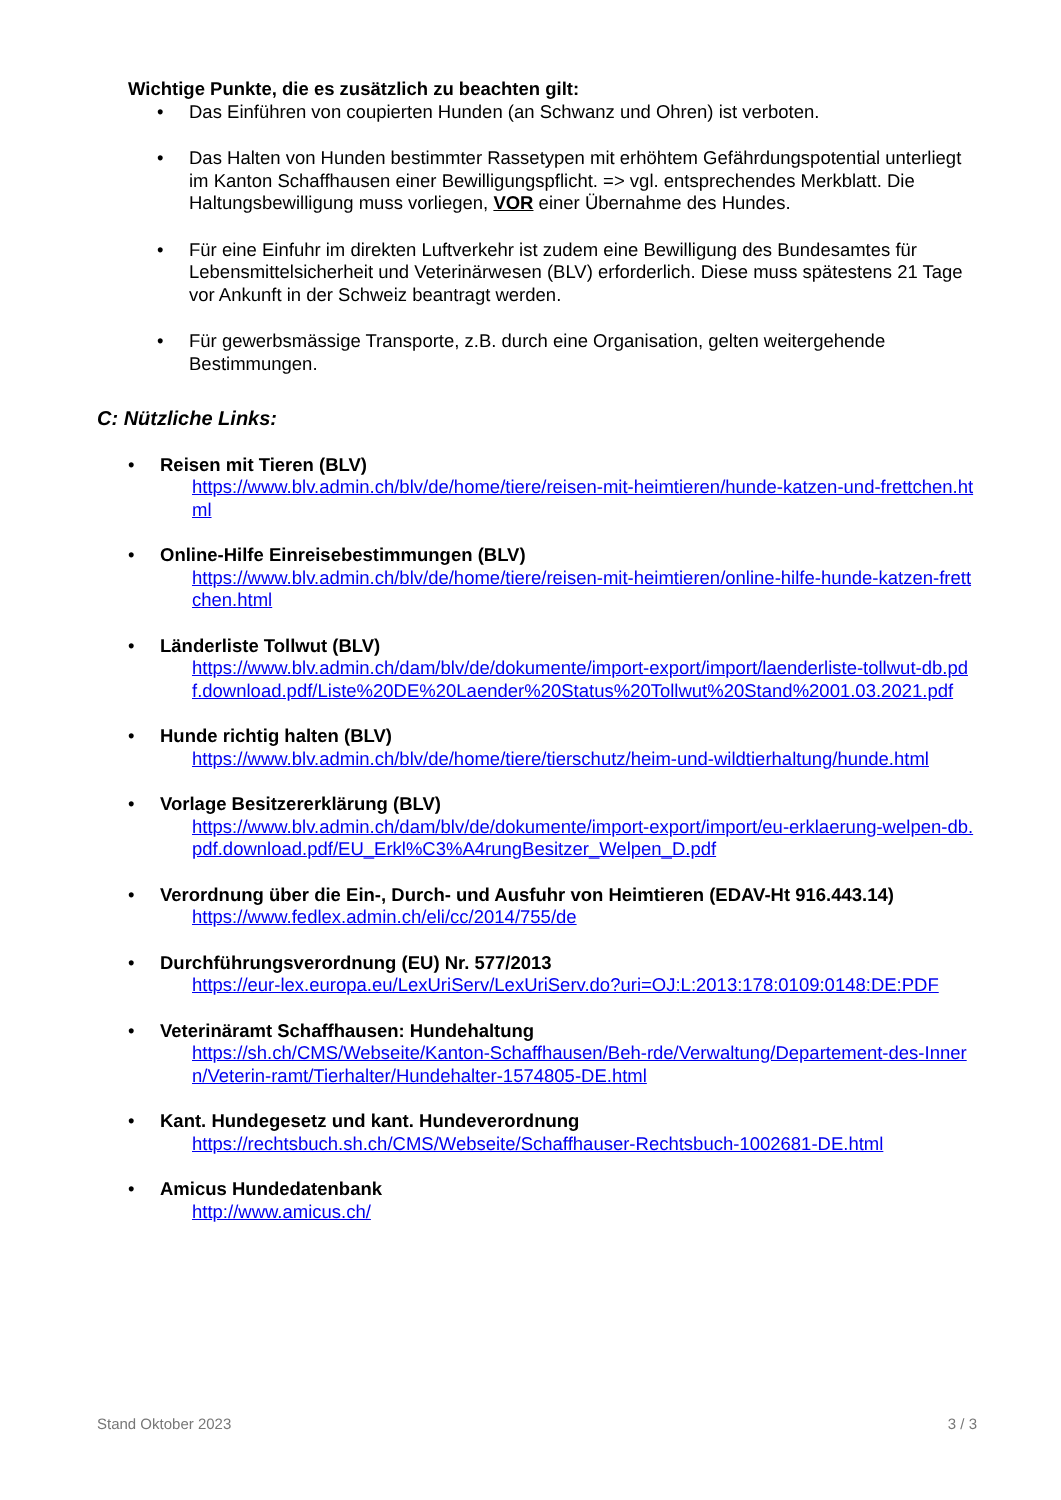Wichtige Punkte, die es zusätzlich zu beachten gilt:
• Das Einführen von coupierten Hunden (an Schwanz und Ohren) ist verboten.
• Das Halten von Hunden bestimmter Rassetypen mit erhöhtem Gefährdungspotential un­terliegt im Kanton Schaffhausen einer Bewilligungspflicht. => vgl. entsprechendes Merk­blatt. Die Haltungsbewilligung muss vorliegen, VOR einer Übernahme des Hundes.
• Für eine Einfuhr im direkten Luftverkehr ist zudem eine Bewilligung des Bundesamtes für Lebensmittelsicherheit und Veterinärwesen (BLV) erforderlich. Diese muss spätestens 21 Tage vor Ankunft in der Schweiz beantragt werden.
• Für gewerbsmässige Transporte, z.B. durch eine Organisation, gelten weitergehende Bestimmungen.
C: Nützliche Links:
• Reisen mit Tieren (BLV)
https://www.blv.admin.ch/blv/de/home/tiere/reisen-mit-heimtieren/hunde-katzen-und-frett­chen.html
• Online-Hilfe Einreisebestimmungen (BLV)
https://www.blv.admin.ch/blv/de/home/tiere/reisen-mit-heimtieren/online-hilfe-hunde-kat­zen-frettchen.html
• Länderliste Tollwut (BLV)
https://www.blv.admin.ch/dam/blv/de/dokumente/import-export/import/laenderliste-tollwut-db.pdf.download.pdf/Liste%20DE%20Laender%20Status%20Toll­wut%20Stand%2001.03.2021.pdf
• Hunde richtig halten (BLV)
https://www.blv.admin.ch/blv/de/home/tiere/tierschutz/heim-und-wildtierhaltung/hunde.html
• Vorlage Besitzererklärung (BLV)
https://www.blv.admin.ch/dam/blv/de/dokumente/import-export/import/eu-erklaerung-wel­pen-db.pdf.download.pdf/EU_Erkl%C3%A4rungBesitzer_Welpen_D.pdf
• Verordnung über die Ein-, Durch- und Ausfuhr von Heimtieren (EDAV-Ht 916.443.14)
https://www.fedlex.admin.ch/eli/cc/2014/755/de
• Durchführungsverordnung (EU) Nr. 577/2013
https://eur-lex.europa.eu/LexUriServ/LexUri­Serv.do?uri=OJ:L:2013:178:0109:0148:DE:PDF
• Veterinäramt Schaffhausen: Hundehaltung
https://sh.ch/CMS/Webseite/Kanton-Schaffhausen/Beh-rde/Verwaltung/Departement-des-Innern/Veterin-ramt/Tierhalter/Hundehalter-1574805-DE.html
• Kant. Hundegesetz und kant. Hundeverordnung
https://rechtsbuch.sh.ch/CMS/Webseite/Schaffhauser-Rechtsbuch-1002681-DE.html
• Amicus Hundedatenbank
http://www.amicus.ch/
Stand Oktober 2023 3 / 3